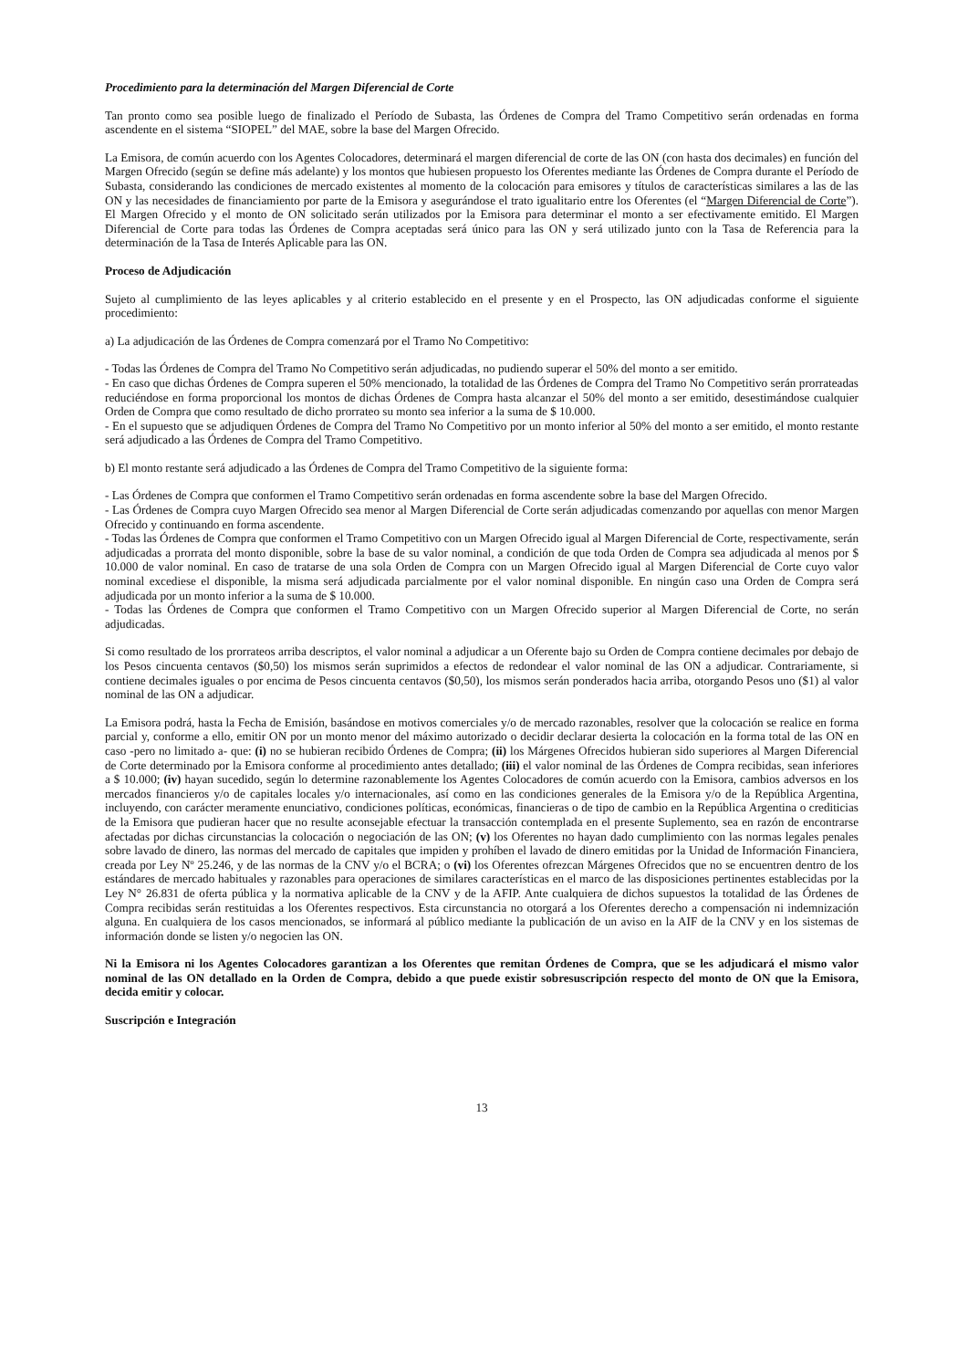Procedimiento para la determinación del Margen Diferencial de Corte
Tan pronto como sea posible luego de finalizado el Período de Subasta, las Órdenes de Compra del Tramo Competitivo serán ordenadas en forma ascendente en el sistema “SIOPEL” del MAE, sobre la base del Margen Ofrecido.
La Emisora, de común acuerdo con los Agentes Colocadores, determinará el margen diferencial de corte de las ON (con hasta dos decimales) en función del Margen Ofrecido (según se define más adelante) y los montos que hubiesen propuesto los Oferentes mediante las Órdenes de Compra durante el Período de Subasta, considerando las condiciones de mercado existentes al momento de la colocación para emisores y títulos de características similares a las de las ON y las necesidades de financiamiento por parte de la Emisora y asegurándose el trato igualitario entre los Oferentes (el “Margen Diferencial de Corte”). El Margen Ofrecido y el monto de ON solicitado serán utilizados por la Emisora para determinar el monto a ser efectivamente emitido. El Margen Diferencial de Corte para todas las Órdenes de Compra aceptadas será único para las ON y será utilizado junto con la Tasa de Referencia para la determinación de la Tasa de Interés Aplicable para las ON.
Proceso de Adjudicación
Sujeto al cumplimiento de las leyes aplicables y al criterio establecido en el presente y en el Prospecto, las ON adjudicadas conforme el siguiente procedimiento:
a) La adjudicación de las Órdenes de Compra comenzará por el Tramo No Competitivo:
- Todas las Órdenes de Compra del Tramo No Competitivo serán adjudicadas, no pudiendo superar el 50% del monto a ser emitido.
- En caso que dichas Órdenes de Compra superen el 50% mencionado, la totalidad de las Órdenes de Compra del Tramo No Competitivo serán prorrateadas reduciéndose en forma proporcional los montos de dichas Órdenes de Compra hasta alcanzar el 50% del monto a ser emitido, desestimándose cualquier Orden de Compra que como resultado de dicho prorrateo su monto sea inferior a la suma de $ 10.000.
- En el supuesto que se adjudiquen Órdenes de Compra del Tramo No Competitivo por un monto inferior al 50% del monto a ser emitido, el monto restante será adjudicado a las Órdenes de Compra del Tramo Competitivo.
b) El monto restante será adjudicado a las Órdenes de Compra del Tramo Competitivo de la siguiente forma:
- Las Órdenes de Compra que conformen el Tramo Competitivo serán ordenadas en forma ascendente sobre la base del Margen Ofrecido.
- Las Órdenes de Compra cuyo Margen Ofrecido sea menor al Margen Diferencial de Corte serán adjudicadas comenzando por aquellas con menor Margen Ofrecido y continuando en forma ascendente.
- Todas las Órdenes de Compra que conformen el Tramo Competitivo con un Margen Ofrecido igual al Margen Diferencial de Corte, respectivamente, serán adjudicadas a prorrata del monto disponible, sobre la base de su valor nominal, a condición de que toda Orden de Compra sea adjudicada al menos por $ 10.000 de valor nominal. En caso de tratarse de una sola Orden de Compra con un Margen Ofrecido igual al Margen Diferencial de Corte cuyo valor nominal excediese el disponible, la misma será adjudicada parcialmente por el valor nominal disponible. En ningún caso una Orden de Compra será adjudicada por un monto inferior a la suma de $ 10.000.
- Todas las Órdenes de Compra que conformen el Tramo Competitivo con un Margen Ofrecido superior al Margen Diferencial de Corte, no serán adjudicadas.
Si como resultado de los prorrateos arriba descriptos, el valor nominal a adjudicar a un Oferente bajo su Orden de Compra contiene decimales por debajo de los Pesos cincuenta centavos ($0,50) los mismos serán suprimidos a efectos de redondear el valor nominal de las ON a adjudicar. Contrariamente, si contiene decimales iguales o por encima de Pesos cincuenta centavos ($0,50), los mismos serán ponderados hacia arriba, otorgando Pesos uno ($1) al valor nominal de las ON a adjudicar.
La Emisora podrá, hasta la Fecha de Emisión, basándose en motivos comerciales y/o de mercado razonables, resolver que la colocación se realice en forma parcial y, conforme a ello, emitir ON por un monto menor del máximo autorizado o decidir declarar desierta la colocación en la forma total de las ON en caso -pero no limitado a- que: (i) no se hubieran recibido Órdenes de Compra; (ii) los Márgenes Ofrecidos hubieran sido superiores al Margen Diferencial de Corte determinado por la Emisora conforme al procedimiento antes detallado; (iii) el valor nominal de las Órdenes de Compra recibidas, sean inferiores a $ 10.000; (iv) hayan sucedido, según lo determine razonablemente los Agentes Colocadores de común acuerdo con la Emisora, cambios adversos en los mercados financieros y/o de capitales locales y/o internacionales, así como en las condiciones generales de la Emisora y/o de la República Argentina, incluyendo, con carácter meramente enunciativo, condiciones políticas, económicas, financieras o de tipo de cambio en la República Argentina o crediticias de la Emisora que pudieran hacer que no resulte aconsejable efectuar la transacción contemplada en el presente Suplemento, sea en razón de encontrarse afectadas por dichas circunstancias la colocación o negociación de las ON; (v) los Oferentes no hayan dado cumplimiento con las normas legales penales sobre lavado de dinero, las normas del mercado de capitales que impiden y prohíben el lavado de dinero emitidas por la Unidad de Información Financiera, creada por Ley Nº 25.246, y de las normas de la CNV y/o el BCRA; o (vi) los Oferentes ofrezcan Márgenes Ofrecidos que no se encuentren dentro de los estándares de mercado habituales y razonables para operaciones de similares características en el marco de las disposiciones pertinentes establecidas por la Ley N° 26.831 de oferta pública y la normativa aplicable de la CNV y de la AFIP. Ante cualquiera de dichos supuestos la totalidad de las Órdenes de Compra recibidas serán restituidas a los Oferentes respectivos. Esta circunstancia no otorgará a los Oferentes derecho a compensación ni indemnización alguna. En cualquiera de los casos mencionados, se informará al público mediante la publicación de un aviso en la AIF de la CNV y en los sistemas de información donde se listen y/o negocien las ON.
Ni la Emisora ni los Agentes Colocadores garantizan a los Oferentes que remitan Órdenes de Compra, que se les adjudicará el mismo valor nominal de las ON detallado en la Orden de Compra, debido a que puede existir sobresuscripción respecto del monto de ON que la Emisora, decida emitir y colocar.
Suscripción e Integración
13